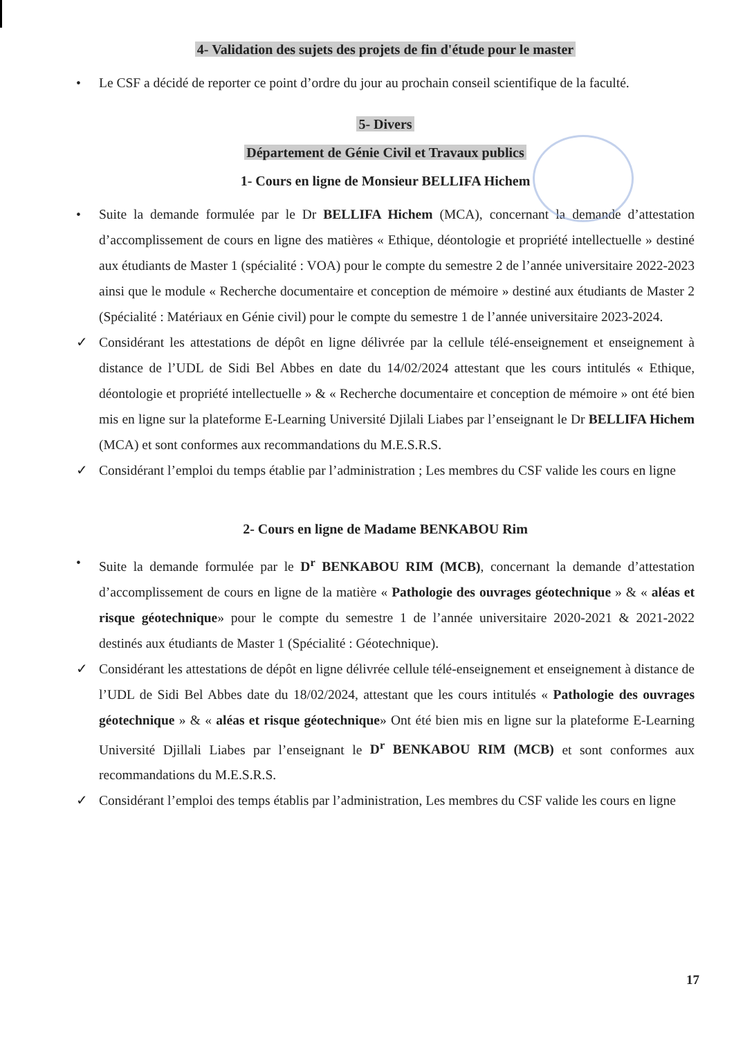4- Validation des sujets des projets de fin d'étude pour le master
• Le CSF a décidé de reporter ce point d’ordre du jour au prochain conseil scientifique de la faculté.
5- Divers
Département de Génie Civil et Travaux publics
1- Cours en ligne de Monsieur BELLIFA Hichem
• Suite la demande formulée par le Dr BELLIFA Hichem (MCA), concernant la demande d’attestation d’accomplissement de cours en ligne des matières « Ethique, déontologie et propriété intellectuelle » destiné aux étudiants de Master 1 (spécialité : VOA) pour le compte du semestre 2 de l’année universitaire 2022-2023 ainsi que le module « Recherche documentaire et conception de mémoire » destiné aux étudiants de Master 2 (Spécialité : Matériaux en Génie civil) pour le compte du semestre 1 de l’année universitaire 2023-2024.
✓ Considérant les attestations de dépôt en ligne délivrée par la cellule télé-enseignement et enseignement à distance de l’UDL de Sidi Bel Abbes en date du 14/02/2024 attestant que les cours intitulés « Ethique, déontologie et propriété intellectuelle » & « Recherche documentaire et conception de mémoire » ont été bien mis en ligne sur la plateforme E-Learning Université Djilali Liabes par l’enseignant le Dr BELLIFA Hichem (MCA) et sont conformes aux recommandations du M.E.S.R.S.
✓ Considérant l’emploi du temps établie par l’administration ; Les membres du CSF valide les cours en ligne
2- Cours en ligne de Madame BENKABOU Rim
• Suite la demande formulée par le D<sup>r</sup> BENKABOU RIM (MCB), concernant la demande d’attestation d’accomplissement de cours en ligne de la matière « Pathologie des ouvrages géotechnique » & « aléas et risque géotechnique» pour le compte du semestre 1 de l’année universitaire 2020-2021 & 2021-2022 destinés aux étudiants de Master 1 (Spécialité : Géotechnique).
✓ Considérant les attestations de dépôt en ligne délivrée cellule télé-enseignement et enseignement à distance de l’UDL de Sidi Bel Abbes date du 18/02/2024, attestant que les cours intitulés « Pathologie des ouvrages géotechnique » & « aléas et risque géotechnique» Ont été bien mis en ligne sur la plateforme E-Learning Université Djillali Liabes par l’enseignant le D<sup>r</sup> BENKABOU RIM (MCB) et sont conformes aux recommandations du M.E.S.R.S.
✓ Considérant l’emploi des temps établis par l’administration, Les membres du CSF valide les cours en ligne
17